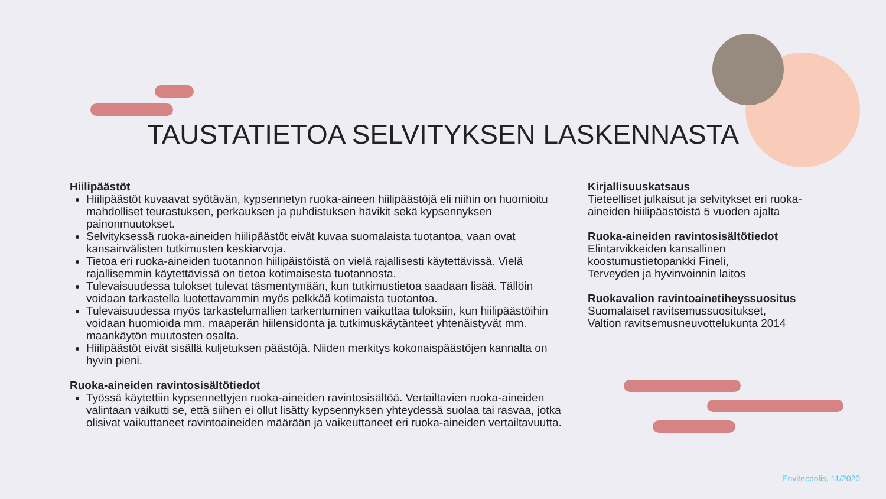TAUSTATIETOA SELVITYKSEN LASKENNASTA
Hiilipäästöt
Hiilipäästöt kuvaavat syötävän, kypsennetyn ruoka-aineen hiilipäästöjä eli niihin on huomioitu mahdolliset teurastuksen, perkauksen ja puhdistuksen hävikit sekä kypsennyksen painonmuutokset.
Selvityksessä ruoka-aineiden hiilipäästöt eivät kuvaa suomalaista tuotantoa, vaan ovat kansainvälisten tutkimusten keskiarvoja.
Tietoa eri ruoka-aineiden tuotannon hiilipäistöistä on vielä rajallisesti käytettävissä. Vielä rajallisemmin käytettävissä on tietoa kotimaisesta tuotannosta.
Tulevaisuudessa tulokset tulevat täsmentymään, kun tutkimustietoa saadaan lisää. Tällöin voidaan tarkastella luotettavammin myös pelkkää kotimaista tuotantoa.
Tulevaisuudessa myös tarkastelumallien tarkentuminen vaikuttaa tuloksiin, kun hiilipäästöihin voidaan huomioida mm. maaperän hiilensidonta ja tutkimuskäytänteet yhtenäistyvät mm. maankäytön muutosten osalta.
Hiilipäästöt eivät sisällä kuljetuksen päästöjä. Niiden merkitys kokonaispäästöjen kannalta on hyvin pieni.
Ruoka-aineiden ravintosisältötiedot
Työssä käytettiin kypsennettyjen ruoka-aineiden ravintosisältöä. Vertailtavien ruoka-aineiden valintaan vaikutti se, että siihen ei ollut lisätty kypsennyksen yhteydessä suolaa tai rasvaa, jotka olisivat vaikuttaneet ravintoaineiden määrään ja vaikeuttaneet eri ruoka-aineiden vertailtavuutta.
Kirjallisuuskatsaus
Tieteelliset julkaisut ja selvitykset eri ruoka-aineiden hiilipäästöistä 5 vuoden ajalta
Ruoka-aineiden ravintosisältötiedot
Elintarvikkeiden kansallinen koostumustietopankki Fineli,
Terveyden ja hyvinvoinnin laitos
Ruokavalion ravintoainetiheyssuositus
Suomalaiset ravitsemussuositukset,
Valtion ravitsemusneuvottelukunta 2014
Envitecpolis, 11/2020.